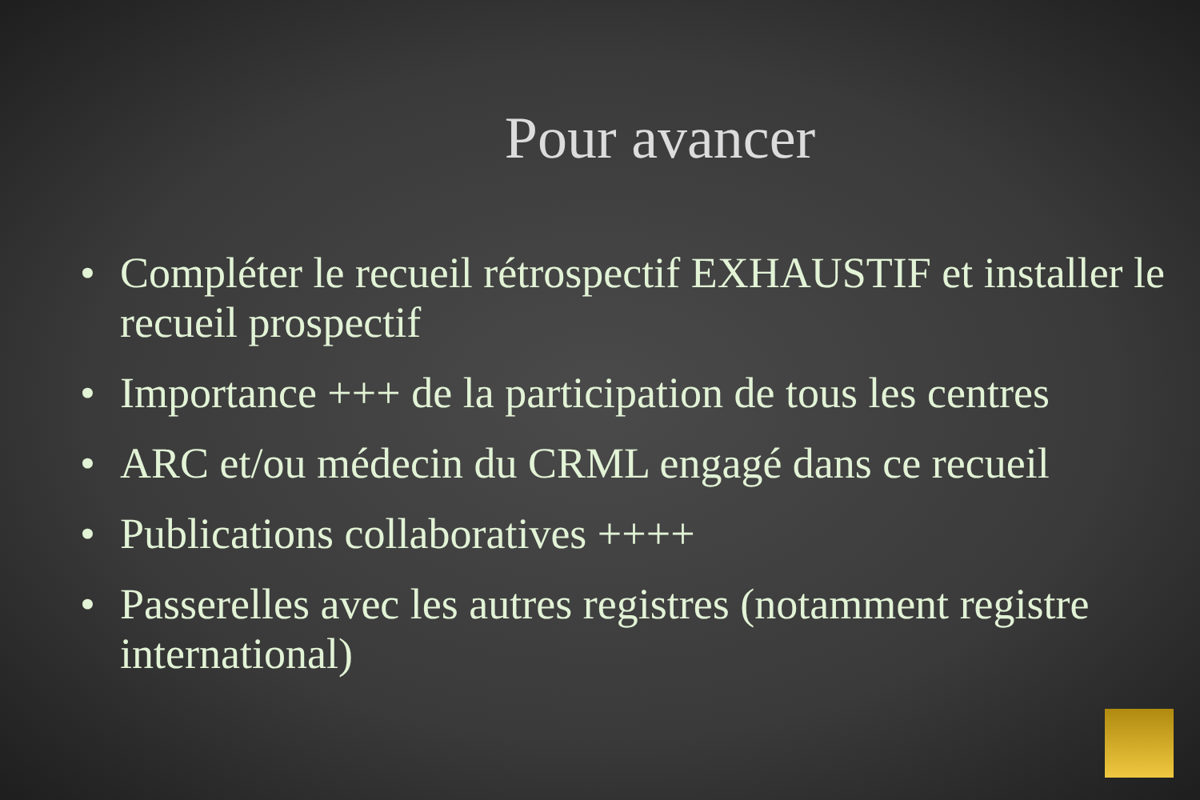Pour avancer
• Compléter le recueil rétrospectif EXHAUSTIF et installer le recueil prospectif
• Importance +++ de la participation de tous les centres
• ARC et/ou médecin du CRML engagé dans ce recueil
• Publications collaboratives ++++
• Passerelles avec les autres registres (notamment registre international)